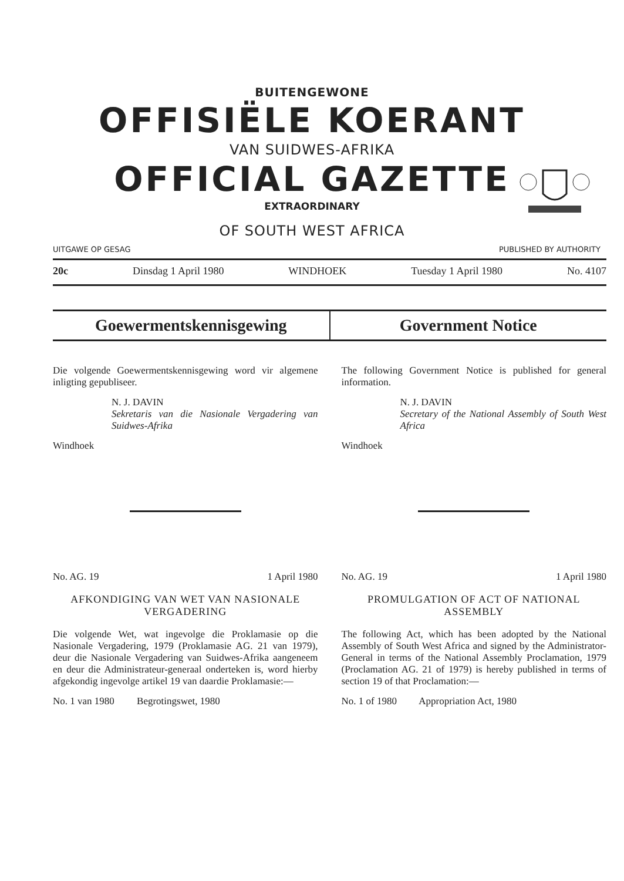BUITENGEWONE
OFFISIËLE KOERANT
VAN SUIDWES-AFRIKA
OFFICIAL GAZETTE
EXTRAORDINARY
OF SOUTH WEST AFRICA
UITGAWE OP GESAG PUBLISHED BY AUTHORITY
20c Dinsdag 1 April 1980 WINDHOEK Tuesday 1 April 1980 No. 4107
Goewermentskennisgewing Government Notice
Die volgende Goewermentskennisgewing word vir algemene inligting gepubliseer.
N. J. DAVIN
Sekretaris van die Nasionale Vergadering van Suidwes-Afrika
Windhoek
No. AG. 19 1 April 1980
AFKONDIGING VAN WET VAN NASIONALE VERGADERING
Die volgende Wet, wat ingevolge die Proklamasie op die Nasionale Vergadering, 1979 (Proklamasie AG. 21 van 1979), deur die Nasionale Vergadering van Suidwes-Afrika aangeneem en deur die Administrateur-generaal onderteken is, word hierby afgekondig ingevolge artikel 19 van daardie Proklamasie:—
No. 1 van 1980 Begrotingswet, 1980
The following Government Notice is published for general information.
N. J. DAVIN
Secretary of the National Assembly of South West Africa
Windhoek
No. AG. 19 1 April 1980
PROMULGATION OF ACT OF NATIONAL ASSEMBLY
The following Act, which has been adopted by the National Assembly of South West Africa and signed by the Administrator-General in terms of the National Assembly Proclamation, 1979 (Proclamation AG. 21 of 1979) is hereby published in terms of section 19 of that Proclamation:—
No. 1 of 1980 Appropriation Act, 1980